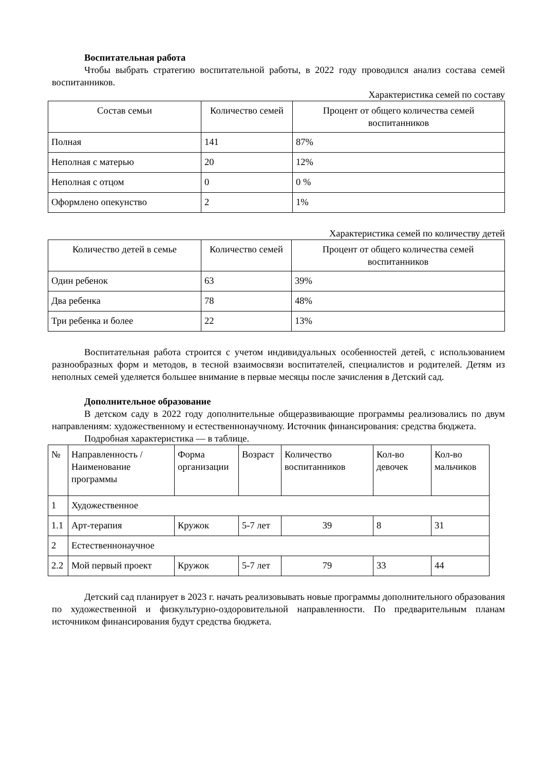Воспитательная работа
Чтобы выбрать стратегию воспитательной работы, в 2022 году проводился анализ состава семей воспитанников.
Характеристика семей по составу
| Состав семьи | Количество семей | Процент от общего количества семей воспитанников |
| --- | --- | --- |
| Полная | 141 | 87% |
| Неполная с матерью | 20 | 12% |
| Неполная с отцом | 0 | 0 % |
| Оформлено опекунство | 2 | 1% |
Характеристика семей по количеству детей
| Количество детей в семье | Количество семей | Процент от общего количества семей воспитанников |
| --- | --- | --- |
| Один ребенок | 63 | 39% |
| Два ребенка | 78 | 48% |
| Три ребенка и более | 22 | 13% |
Воспитательная работа строится с учетом индивидуальных особенностей детей, с использованием разнообразных форм и методов, в тесной взаимосвязи воспитателей, специалистов и родителей. Детям из неполных семей уделяется большее внимание в первые месяцы после зачисления в Детский сад.
Дополнительное образование
В детском саду в 2022 году дополнительные общеразвивающие программы реализовались по двум направлениям: художественному и естественнонаучному. Источник финансирования: средства бюджета.
Подробная характеристика — в таблице.
| № | Направленность / Наименование программы | Форма организации | Возраст | Количество воспитанников | Кол-во девочек | Кол-во мальчиков |
| --- | --- | --- | --- | --- | --- | --- |
| 1 | Художественное | | | | | |
| 1.1 | Арт-терапия | Кружок | 5-7 лет | 39 | 8 | 31 |
| 2 | Естественнонаучное | | | | | |
| 2.2 | Мой первый проект | Кружок | 5-7 лет | 79 | 33 | 44 |
Детский сад планирует в 2023 г. начать реализовывать новые программы дополнительного образования по художественной и физкультурно-оздоровительной направленности. По предварительным планам источником финансирования будут средства бюджета.